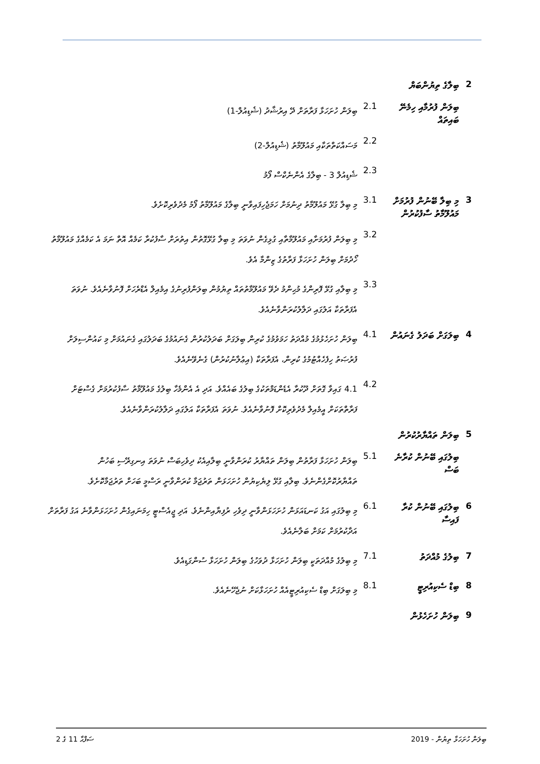2 ބިލާގެ ތިޔުންބަޔް
ބިލަން ފުރުމާއި ހިމެނޭ ބައިތައް
2.1
ބިލަން ހުށަހަޅާ ފަރާތަށް ދޭ އިރުޝާދު (ޝެޑިއުލް-1)
2.2
މަސައްކަތްތަކާއި މައުލޫމާތު (ޝެޑިއުލް-2)
2.3
ޝެޑިއުލް 3 - ބިލާގެ އެންނެކްސް ފޯމު
3 މި ބިލާ ބޭނުން ފުރުމަށް މައުލޫމާތު ސާފުކުރުން
3.1
މި ބިލާ ގުޅޭ މައުލޫމާތު ދިނުމަށް ހަމަޖެހިފައިވާނީ ބިލާގެ މައުލޫމާތު ފޯމު މެދުވެރިކޮށެވެ.
3.2
މި ބިލަން ފުރުމަށާއި މައުލޫމާތާއި ގުޅިގެން ނުވަތަ މި ބިލާ ގުޅޭގޮތުން އިތުރަށް ސާފުކުރާ ކަމެއް އޮތް ނަމަ އެ ކަމެއްގެ މައުލޫމާތު ހޯދުމަށް ބިލަން ހުށަހަޅާ ފަރާތުގެ ޒިންމާ އެވެ.
3.3
މި ބިލާއި ގުޅޭ ފޮރިންގެ މުޙިންމު ދެވޭ މައުލޫމާތުތައް ތިޔުމުން ބިލަންފުރިނުގެ އިމެއިލް އެޑްރެހަށް ފޮނުވާނެއެވެ. ނުވަތަ އެފަރާތަކާ އަލުގައި ދަލާލުކުރަންވާނެއެވެ.
4 ބިލަގަށް ބަދަލު ގެނައުން
4.1
ބިލަން ހުށަހެޅުމުގެ މުއްދަތު ހަމަވުމުގެ ކުރިން ބިލަގަށް ބަދަލުކުރުން ގެނައުމުގެ ބަދަލުގައި ގެނައުމަށް މި ކައުންސިލަށް ފުރުޞަތު ހިފެހެއްޓުމުގެ ކުރިން، އެފަރާތަކާ (އިޢުލާނުކުރުން) ގެނެވޭނެއެވެ.
4.2
4.1 ގައިވާ ގޮތަށް ދޫކުރާ އެޑެންޑަމްތަކުގެ ބިލުގެ ބައެއްވެ. އަދި އެ އެންމެހާ ބިލުގެ މައުލޫމާތު ސާފުކުރުމަށް ގެސްޓަށް ފަރާތްތަކަށް އީމެއިލް މެދުވެރިކޮށް ފޮނުވާނެއެވެ. ނުވަތަ އެފަރާތަކާ އަލުގައި ދަލާލުކުރަންވާނެއެވެ.
5 ބިލަން ތައްޔާރުކުރުން
ބިލުގައި ބޭނުން ކުރާނެ ބަސް
5.1
ބިލަން ހުށަހަޅާ ފަރާތުން ބިލަން ތައްޔާރު ކުރަންވާނީ ބިލާއިއެކު ދިވެހިބަސް ނުވަތަ އިނގިރޭސި ބަހުން ތައްޔާރުކޮށްގެންނެވެ. ބިލާއި ގުޅޭ ލިޔެކިޔުން ހުށަހަޅަން ތަރުޖަމާ ކުރަންވާނީ ރަސްމީ ބަހަށް ތަރުޖަމާކޮށެވެ.
6 ބިލުގައި ބޭނުން ކުރާ ފައިސާ
6.1
މި ބިލުގައި އަގު ކަނޑައަޅަން ހުށަހަޅަންވާނީ ދިވެހި ރުފިޔާއިންނެވެ. އަދި ޖީއެސްޓީ ހިމަނައިގެން ހުށަހަޅަންވާނެ އަގު ފަރާތަށް އަދާކުރުމަށް ކަމަށް ބަލާނެއެވެ.
7 ބިލުގެ މުއްދަތު
7.1
މި ބިލުގެ މުއްދަތަކީ ބިލަން ހުށަހަޅާ ދުވަހުގެ ބިލަން ހުށަހަޅާ ސުންގަޑިއެވެ.
8 ބިޑް ސެކިއުރިޓީ
8.1
މި ބިލަގަށް ބިޑް ސެކިއުރިޓީއެއް ހުށަހަޅާކަށް ނުޖެހޭނެއެވެ.
9 ބިލަން ހުށަހެޅުން
ސަފްޙާ 11 ގެ 2 ބިލަން ހުށަހަޅާ ތިޔުން - 2019